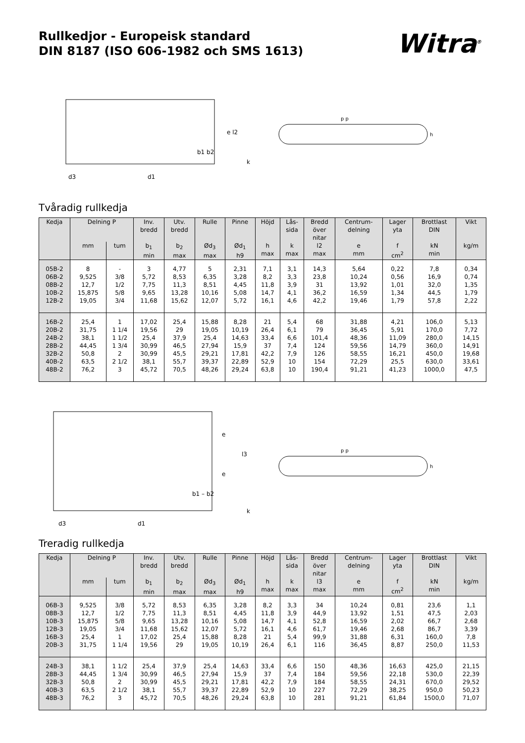Rullkedjor - Europeisk standard
DIN 8187 (ISO 606-1982 och SMS 1613)
Witra<sup>®</sup>
e l2
b1 b2
d3
d1
k
p p
h
Tvåradig rullkedja
| Kedja | Delning P | | Inv. bredd | Utv. bredd | Rulle | Pinne | Höjd | Lås- sida | Bredd över nitar | Centrum- delning | Lager yta | Brottlast DIN | Vikt |
| --- | --- | --- | --- | --- | --- | --- | --- | --- | --- | --- | --- | --- | --- |
| | mm | tum | b<sub>1</sub> min | b<sub>2</sub> max | Ød<sub>3</sub> max | Ød<sub>1</sub> h9 | h max | k max | l2 max | e mm | f cm<sup>2</sup> | kN min | kg/m |
| 05B-2 | 8 | - | 3 | 4,77 | 5 | 2,31 | 7,1 | 3,1 | 14,3 | 5,64 | 0,22 | 7,8 | 0,34 |
| 06B-2 | 9,525 | 3/8 | 5,72 | 8,53 | 6,35 | 3,28 | 8,2 | 3,3 | 23,8 | 10,24 | 0,56 | 16,9 | 0,74 |
| 08B-2 | 12,7 | 1/2 | 7,75 | 11,3 | 8,51 | 4,45 | 11,8 | 3,9 | 31 | 13,92 | 1,01 | 32,0 | 1,35 |
| 10B-2 | 15,875 | 5/8 | 9,65 | 13,28 | 10,16 | 5,08 | 14,7 | 4,1 | 36,2 | 16,59 | 1,34 | 44,5 | 1,79 |
| 12B-2 | 19,05 | 3/4 | 11,68 | 15,62 | 12,07 | 5,72 | 16,1 | 4,6 | 42,2 | 19,46 | 1,79 | 57,8 | 2,22 |
| 16B-2 | 25,4 | 1 | 17,02 | 25,4 | 15,88 | 8,28 | 21 | 5,4 | 68 | 31,88 | 4,21 | 106,0 | 5,13 |
| 20B-2 | 31,75 | 1 1/4 | 19,56 | 29 | 19,05 | 10,19 | 26,4 | 6,1 | 79 | 36,45 | 5,91 | 170,0 | 7,72 |
| 24B-2 | 38,1 | 1 1/2 | 25,4 | 37,9 | 25,4 | 14,63 | 33,4 | 6,6 | 101,4 | 48,36 | 11,09 | 280,0 | 14,15 |
| 28B-2 | 44,45 | 1 3/4 | 30,99 | 46,5 | 27,94 | 15,9 | 37 | 7,4 | 124 | 59,56 | 14,79 | 360,0 | 14,91 |
| 32B-2 | 50,8 | 2 | 30,99 | 45,5 | 29,21 | 17,81 | 42,2 | 7,9 | 126 | 58,55 | 16,21 | 450,0 | 19,68 |
| 40B-2 | 63,5 | 2 1/2 | 38,1 | 55,7 | 39,37 | 22,89 | 52,9 | 10 | 154 | 72,29 | 25,5 | 630,0 | 33,61 |
| 48B-2 | 76,2 | 3 | 45,72 | 70,5 | 48,26 | 29,24 | 63,8 | 10 | 190,4 | 91,21 | 41,23 | 1000,0 | 47,5 |
l3
e
e
b1 – b2
d3
d1
k
p p
h
Treradig rullkedja
| Kedja | Delning P | | Inv. bredd | Utv. bredd | Rulle | Pinne | Höjd | Lås- sida | Bredd över nitar | Centrum- delning | Lager yta | Brottlast DIN | Vikt |
| --- | --- | --- | --- | --- | --- | --- | --- | --- | --- | --- | --- | --- | --- |
| | mm | tum | b<sub>1</sub> min | b<sub>2</sub> max | Ød<sub>3</sub> max | Ød<sub>1</sub> h9 | h max | k max | l3 max | e mm | f cm<sup>2</sup> | kN min | kg/m |
| 06B-3 | 9,525 | 3/8 | 5,72 | 8,53 | 6,35 | 3,28 | 8,2 | 3,3 | 34 | 10,24 | 0,81 | 23,6 | 1,1 |
| 08B-3 | 12,7 | 1/2 | 7,75 | 11,3 | 8,51 | 4,45 | 11,8 | 3,9 | 44,9 | 13,92 | 1,51 | 47,5 | 2,03 |
| 10B-3 | 15,875 | 5/8 | 9,65 | 13,28 | 10,16 | 5,08 | 14,7 | 4,1 | 52,8 | 16,59 | 2,02 | 66,7 | 2,68 |
| 12B-3 | 19,05 | 3/4 | 11,68 | 15,62 | 12,07 | 5,72 | 16,1 | 4,6 | 61,7 | 19,46 | 2,68 | 86,7 | 3,39 |
| 16B-3 | 25,4 | 1 | 17,02 | 25,4 | 15,88 | 8,28 | 21 | 5,4 | 99,9 | 31,88 | 6,31 | 160,0 | 7,8 |
| 20B-3 | 31,75 | 1 1/4 | 19,56 | 29 | 19,05 | 10,19 | 26,4 | 6,1 | 116 | 36,45 | 8,87 | 250,0 | 11,53 |
| 24B-3 | 38,1 | 1 1/2 | 25,4 | 37,9 | 25,4 | 14,63 | 33,4 | 6,6 | 150 | 48,36 | 16,63 | 425,0 | 21,15 |
| 28B-3 | 44,45 | 1 3/4 | 30,99 | 46,5 | 27,94 | 15,9 | 37 | 7,4 | 184 | 59,56 | 22,18 | 530,0 | 22,39 |
| 32B-3 | 50,8 | 2 | 30,99 | 45,5 | 29,21 | 17,81 | 42,2 | 7,9 | 184 | 58,55 | 24,31 | 670,0 | 29,52 |
| 40B-3 | 63,5 | 2 1/2 | 38,1 | 55,7 | 39,37 | 22,89 | 52,9 | 10 | 227 | 72,29 | 38,25 | 950,0 | 50,23 |
| 48B-3 | 76,2 | 3 | 45,72 | 70,5 | 48,26 | 29,24 | 63,8 | 10 | 281 | 91,21 | 61,84 | 1500,0 | 71,07 |